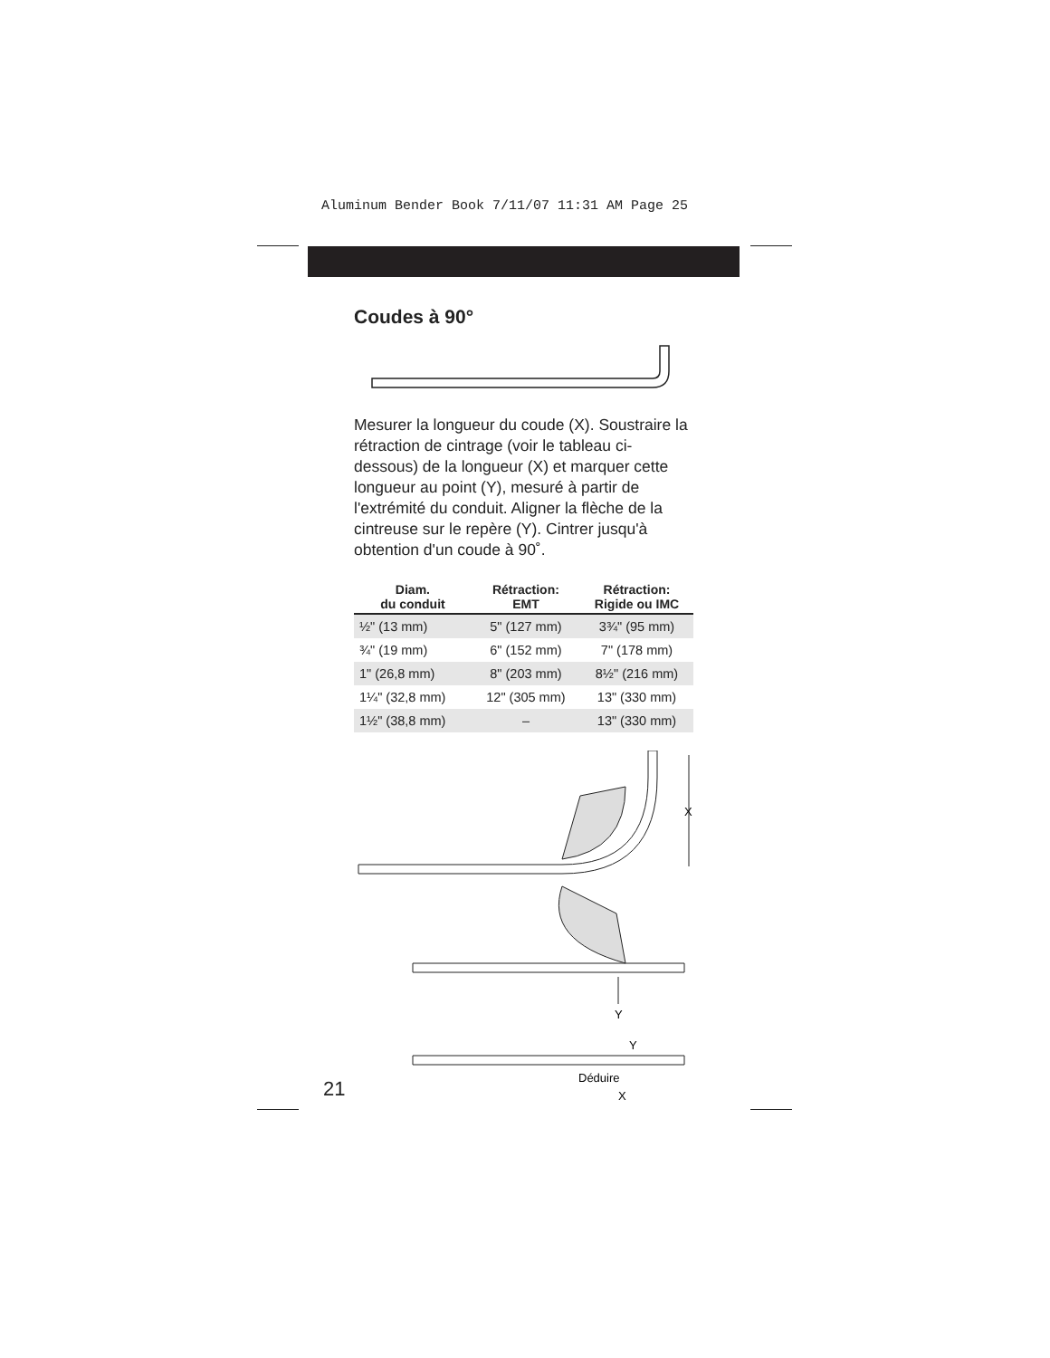Aluminum Bender Book 7/11/07 11:31 AM Page 25
Coudes à 90°
Mesurer la longueur du coude (X). Soustraire la rétraction de cintrage (voir le tableau ci-dessous) de la longueur (X) et marquer cette longueur au point (Y), mesuré à partir de l'extrémité du conduit. Aligner la flèche de la cintreuse sur le repère (Y). Cintrer jusqu'à obtention d'un coude à 90˚.
| Diam. du conduit | Rétraction: EMT | Rétraction: Rigide ou IMC |
| --- | --- | --- |
| ½" (13 mm) | 5" (127 mm) | 3¾" (95 mm) |
| ¾" (19 mm) | 6" (152 mm) | 7" (178 mm) |
| 1" (26,8 mm) | 8" (203 mm) | 8½" (216 mm) |
| 1¼" (32,8 mm) | 12" (305 mm) | 13" (330 mm) |
| 1½" (38,8 mm) | – | 13" (330 mm) |
X
Y
Y
Déduire
X
21